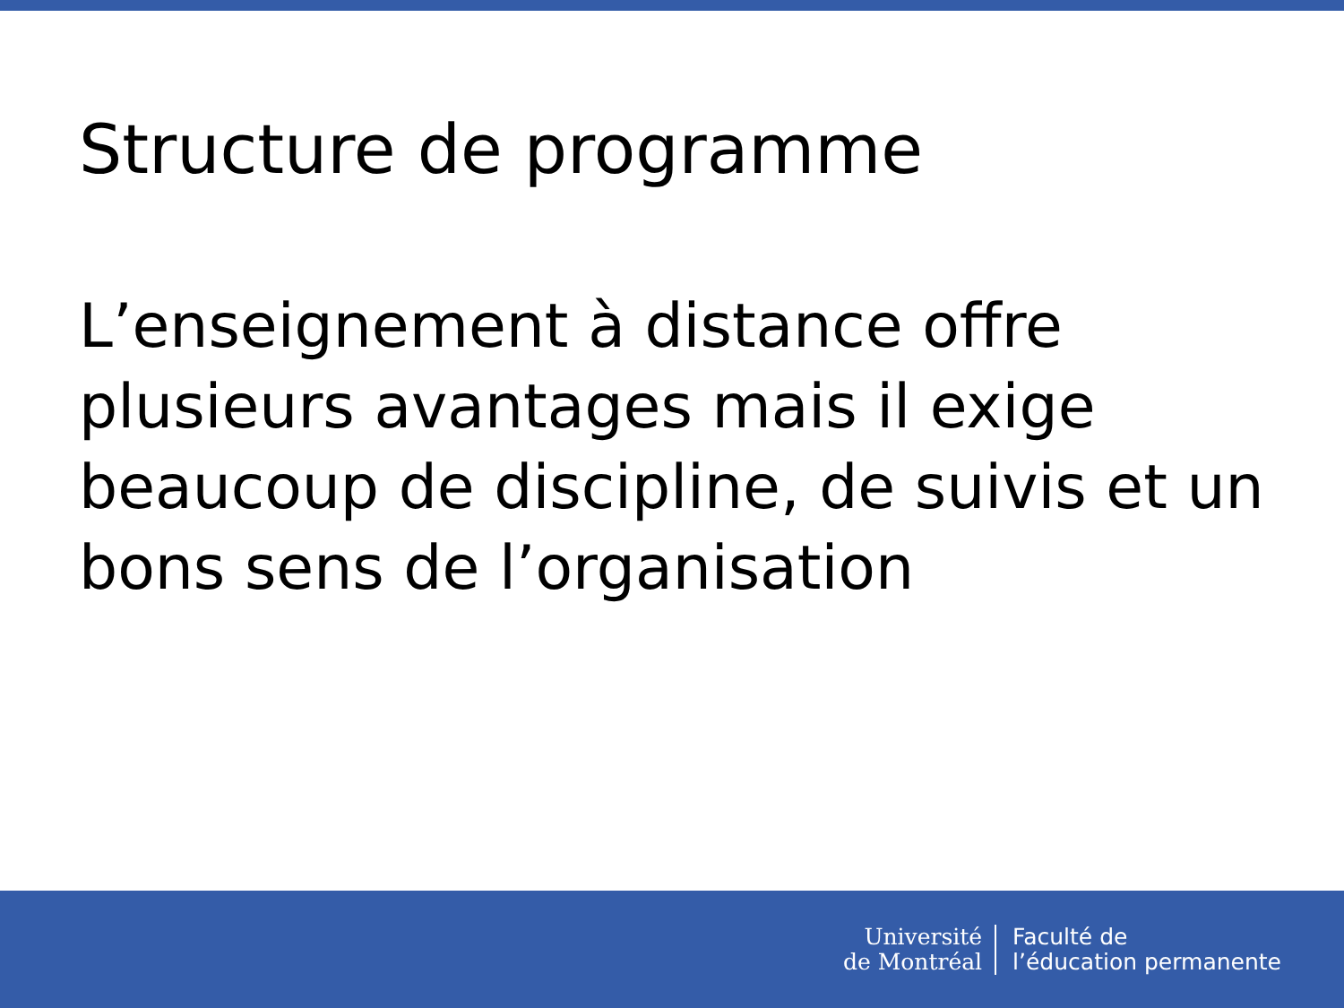Structure de programme
L’enseignement à distance offre plusieurs avantages mais il exige beaucoup de discipline, de suivis et un bons sens de l’organisation
Université
de Montréal
Faculté de
l’éducation permanente